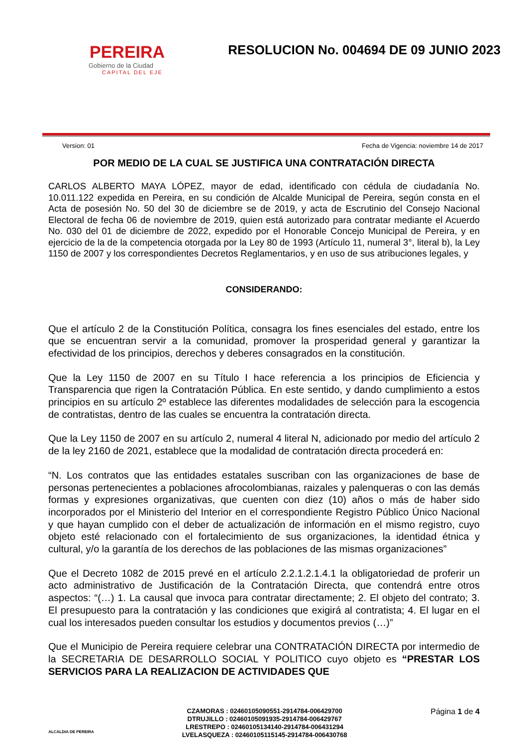PEREIRA
Gobierno de la Ciudad
CAPITAL DEL EJE
RESOLUCION No. 004694 DE 09 JUNIO 2023
Version: 01 Fecha de Vigencia: noviembre 14 de 2017
POR MEDIO DE LA CUAL SE JUSTIFICA UNA CONTRATACIÓN DIRECTA
CARLOS ALBERTO MAYA LÓPEZ, mayor de edad, identificado con cédula de ciudadanía No. 10.011.122 expedida en Pereira, en su condición de Alcalde Municipal de Pereira, según consta en el Acta de posesión No. 50 del 30 de diciembre se de 2019, y acta de Escrutinio del Consejo Nacional Electoral de fecha 06 de noviembre de 2019, quien está autorizado para contratar mediante el Acuerdo No. 030 del 01 de diciembre de 2022, expedido por el Honorable Concejo Municipal de Pereira, y en ejercicio de la de la competencia otorgada por la Ley 80 de 1993 (Artículo 11, numeral 3°, literal b), la Ley 1150 de 2007 y los correspondientes Decretos Reglamentarios, y en uso de sus atribuciones legales, y
CONSIDERANDO:
Que el artículo 2 de la Constitución Política, consagra los fines esenciales del estado, entre los que se encuentran servir a la comunidad, promover la prosperidad general y garantizar la efectividad de los principios, derechos y deberes consagrados en la constitución.
Que la Ley 1150 de 2007 en su Título I hace referencia a los principios de Eficiencia y Transparencia que rigen la Contratación Pública. En este sentido, y dando cumplimiento a estos principios en su artículo 2º establece las diferentes modalidades de selección para la escogencia de contratistas, dentro de las cuales se encuentra la contratación directa.
Que la Ley 1150 de 2007 en su artículo 2, numeral 4 literal N, adicionado por medio del artículo 2 de la ley 2160 de 2021, establece que la modalidad de contratación directa procederá en:
“N. Los contratos que las entidades estatales suscriban con las organizaciones de base de personas pertenecientes a poblaciones afrocolombianas, raizales y palenqueras o con las demás formas y expresiones organizativas, que cuenten con diez (10) años o más de haber sido incorporados por el Ministerio del Interior en el correspondiente Registro Público Único Nacional y que hayan cumplido con el deber de actualización de información en el mismo registro, cuyo objeto esté relacionado con el fortalecimiento de sus organizaciones, la identidad étnica y cultural, y/o la garantía de los derechos de las poblaciones de las mismas organizaciones”
Que el Decreto 1082 de 2015 prevé en el artículo 2.2.1.2.1.4.1 la obligatoriedad de proferir un acto administrativo de Justificación de la Contratación Directa, que contendrá entre otros aspectos: “(…) 1. La causal que invoca para contratar directamente; 2. El objeto del contrato; 3. El presupuesto para la contratación y las condiciones que exigirá al contratista; 4. El lugar en el cual los interesados pueden consultar los estudios y documentos previos (…)”
Que el Municipio de Pereira requiere celebrar una CONTRATACIÓN DIRECTA por intermedio de la SECRETARIA DE DESARROLLO SOCIAL Y POLITICO cuyo objeto es “PRESTAR LOS SERVICIOS PARA LA REALIZACION DE ACTIVIDADES QUE
ALCALDIA DE PEREIRA
CZAMORAS : 02460105090551-2914784-006429700
DTRUJILLO : 02460105091935-2914784-006429767
LRESTREPO : 02460105134140-2914784-006431294
LVELASQUEZA : 02460105115145-2914784-006430768
Página 1 de 4